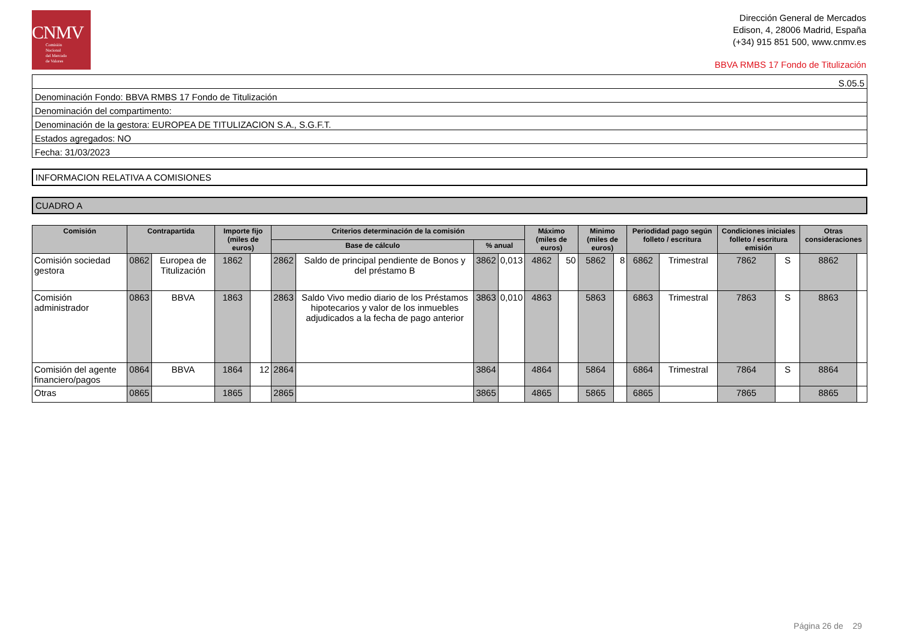CNMV
Comisión
Nacional
del Mercado
de Valores
Dirección General de Mercados
Edison, 4, 28006 Madrid, España
(+34) 915 851 500, www.cnmv.es
BBVA RMBS 17 Fondo de Titulización
| S.05.5 |
| Denominación Fondo: BBVA RMBS 17 Fondo de Titulización |
| Denominación del compartimento: |
| Denominación de la gestora: EUROPEA DE TITULIZACION S.A., S.G.F.T. |
| Estados agregados: NO |
| Fecha: 31/03/2023 |
INFORMACION RELATIVA A COMISIONES
CUADRO A
| Comisión | Contrapartida | | Importe fijo (miles de euros) | | Criterios determinación de la comisión | | | | Máximo (miles de euros) | | Minimo (miles de euros) | | Periodidad pago según folleto / escritura | | Condiciones iniciales folleto / escritura emisión | | Otras consideraciones | |
| --- | --- | --- | --- | --- | --- | --- | --- | --- | --- | --- | --- | --- | --- | --- | --- | --- | --- | --- |
| | | | | | Base de cálculo | | % anual | | | | | | | | | | | |
| Comisión sociedad gestora | 0862 | Europea de Titulización | 1862 | | 2862 | Saldo de principal pendiente de Bonos y del préstamo B | 3862 | 0,013 | 4862 | 50 | 5862 | 8 | 6862 | Trimestral | 7862 | S | 8862 | |
| Comisión administrador | 0863 | BBVA | 1863 | | 2863 | Saldo Vivo medio diario de los Préstamos hipotecarios y valor de los inmuebles adjudicados a la fecha de pago anterior | 3863 | 0,010 | 4863 | | 5863 | | 6863 | Trimestral | 7863 | S | 8863 | |
| Comisión del agente financiero/pagos | 0864 | BBVA | 1864 | 12 | 2864 | | 3864 | | 4864 | | 5864 | | 6864 | Trimestral | 7864 | S | 8864 | |
| Otras | 0865 | | 1865 | | 2865 | | 3865 | | 4865 | | 5865 | | 6865 | | 7865 | | 8865 | |
Página 26 de 29